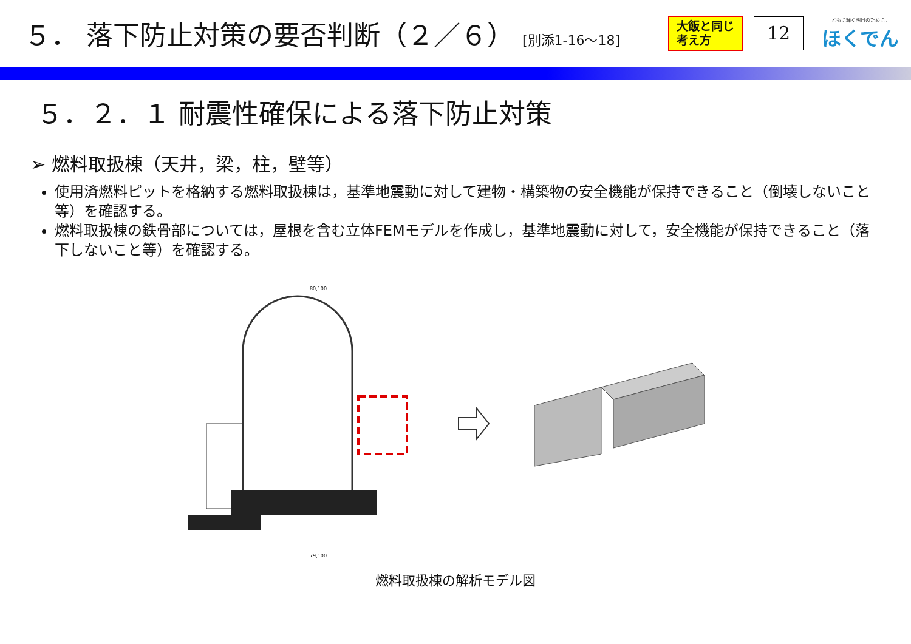５． 落下防止対策の要否判断（２／６） [別添1-16～18]
大飯と同じ
考え方
12
ともに輝く明日のために。
ほくでん
５．２．１ 耐震性確保による落下防止対策
➢ 燃料取扱棟（天井，梁，柱，壁等）
使用済燃料ピットを格納する燃料取扱棟は，基準地震動に対して建物・構築物の安全機能が保持できること（倒壊しないこと等）を確認する。
燃料取扱棟の鉄骨部については，屋根を含む立体FEMモデルを作成し，基準地震動に対して，安全機能が保持できること（落下しないこと等）を確認する。
80,100
79,100
燃料取扱棟の解析モデル図